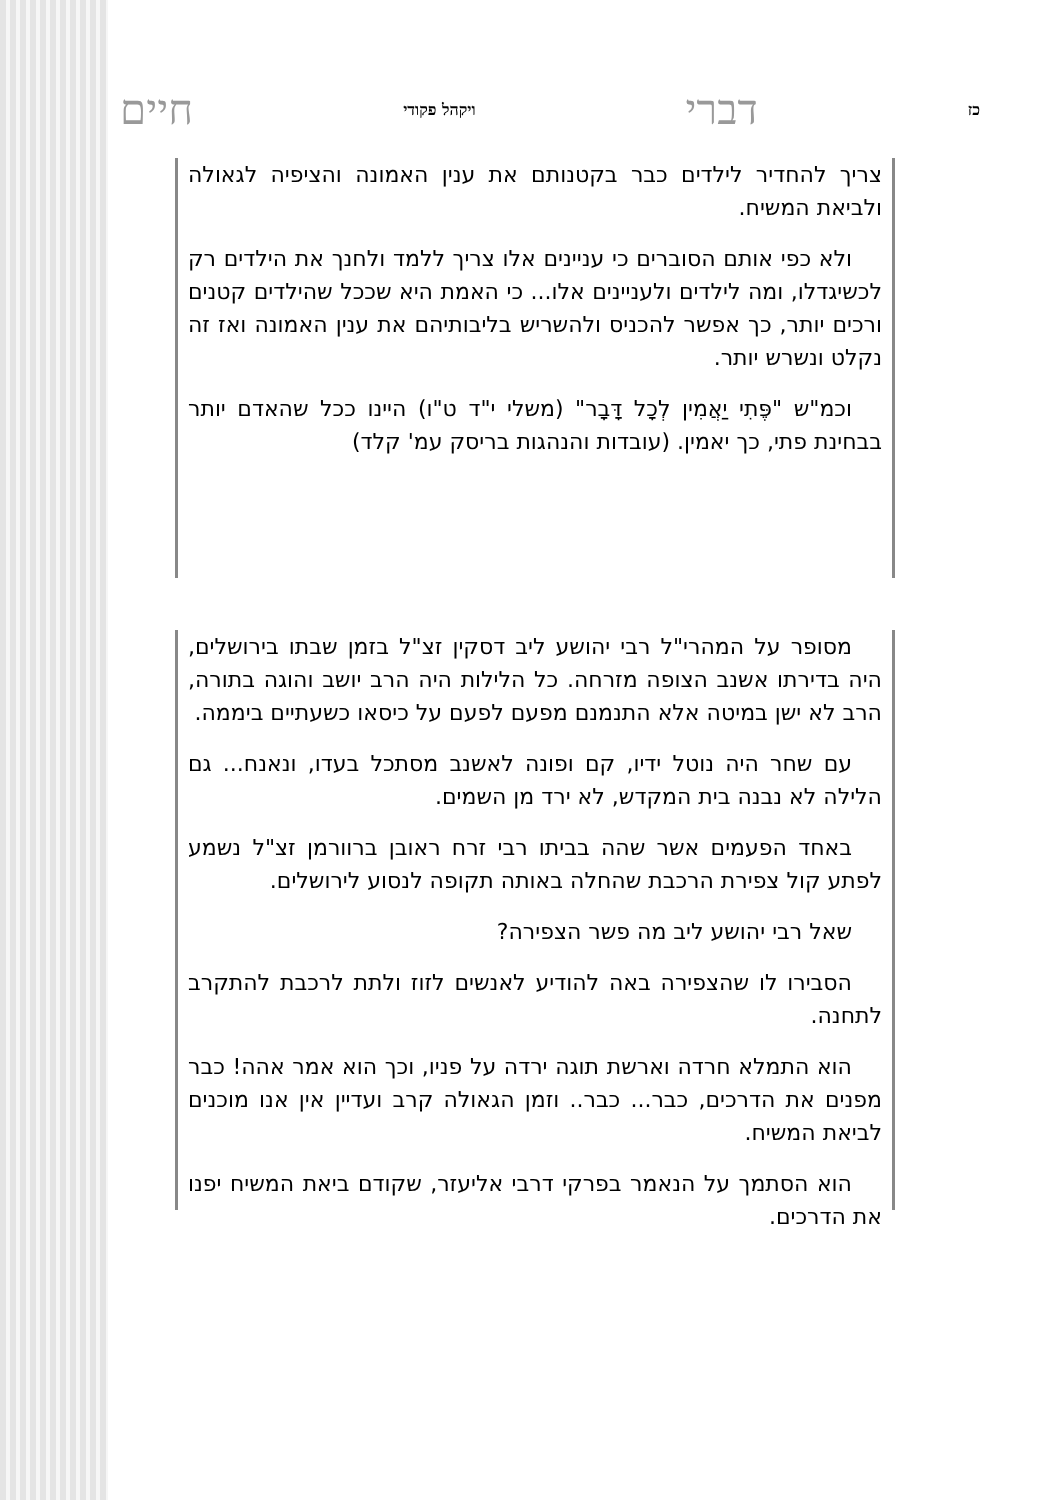כז דברי ויקהל פקודי חיים
צריך להחדיר לילדים כבר בקטנותם את ענין האמונה והציפיה לגאולה ולביאת המשיח.
ולא כפי אותם הסוברים כי עניינים אלו צריך ללמד ולחנך את הילדים רק לכשיגדלו, ומה לילדים ולעניינים אלו... כי האמת היא שככל שהילדים קטנים ורכים יותר, כך אפשר להכניס ולהשריש בליבותיהם את ענין האמונה ואז זה נקלט ונשרש יותר.
וכמ"ש "פֶּתִי יַאֲמִין לְכָל דָּבָר" (משלי י"ד ט"ו) היינו ככל שהאדם יותר בבחינת פתי, כך יאמין. (עובדות והנהגות בריסק עמ' קלד)
מסופר על המהרי"ל רבי יהושע ליב דסקין זצ"ל בזמן שבתו בירושלים, היה בדירתו אשנב הצופה מזרחה. כל הלילות היה הרב יושב והוגה בתורה, הרב לא ישן במיטה אלא התנמנם מפעם לפעם על כיסאו כשעתיים ביממה.
עם שחר היה נוטל ידיו, קם ופונה לאשנב מסתכל בעדו, ונאנח... גם הלילה לא נבנה בית המקדש, לא ירד מן השמים.
באחד הפעמים אשר שהה בביתו רבי זרח ראובן ברוורמן זצ"ל נשמע לפתע קול צפירת הרכבת שהחלה באותה תקופה לנסוע לירושלים.
שאל רבי יהושע ליב מה פשר הצפירה?
הסבירו לו שהצפירה באה להודיע לאנשים לזוז ולתת לרכבת להתקרב לתחנה.
הוא התמלא חרדה וארשת תוגה ירדה על פניו, וכך הוא אמר אהה! כבר מפנים את הדרכים, כבר... כבר.. וזמן הגאולה קרב ועדיין אין אנו מוכנים לביאת המשיח.
הוא הסתמך על הנאמר בפרקי דרבי אליעזר, שקודם ביאת המשיח יפנו את הדרכים.